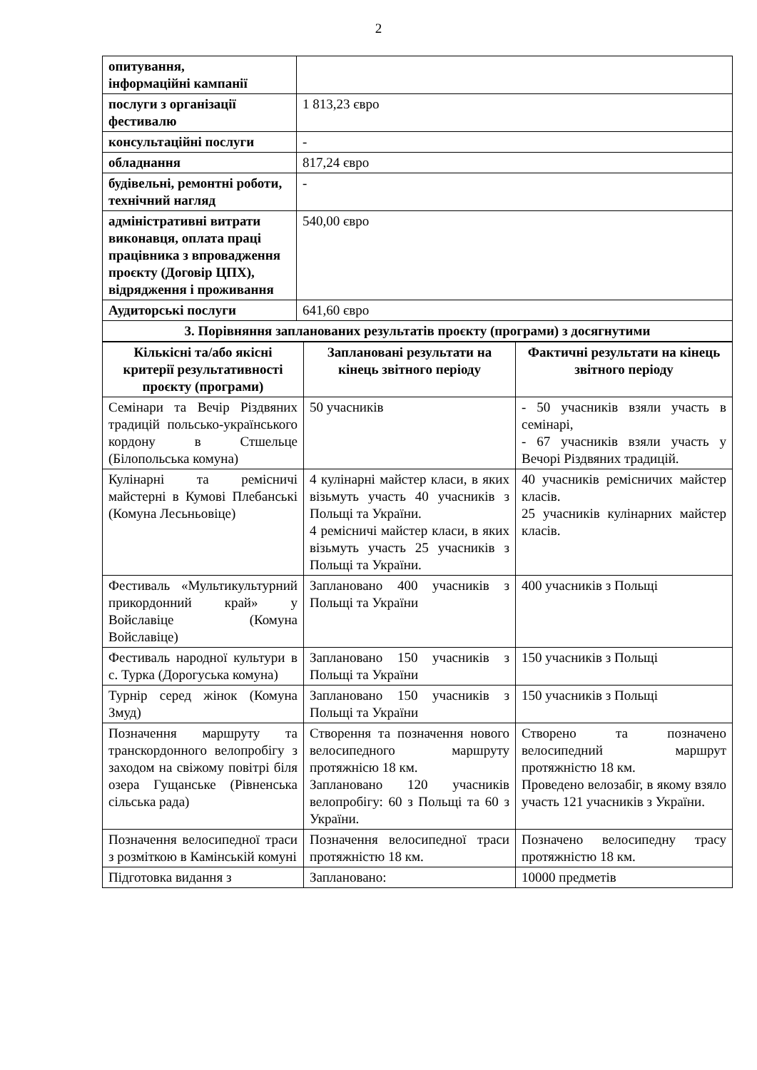2
| опитування, інформаційні кампанії | |
| послуги з організації фестивалю | 1 813,23 євро |
| консультаційні послуги | - |
| обладнання | 817,24 євро |
| будівельні, ремонтні роботи, технічний нагляд | - |
| адміністративні витрати виконавця, оплата праці працівника з впровадження проєкту (Договір ЦПХ), відрядження і проживання | 540,00 євро |
| Аудиторські послуги | 641,60 євро |
| 3. Порівняння запланованих результатів проєкту (програми) з досягнутими | |
| Кількісні та/або якісні критерії результативності проєкту (програми) | Заплановані результати на кінець звітного періоду | Фактичні результати на кінець звітного періоду |
| --- | --- | --- |
| Семінари та Вечір Різдвяних традицій польсько-українського кордону в Стшельце (Білопольська комуна) | 50 учасників | - 50 учасників взяли участь в семінарі, - 67 учасників взяли участь у Вечорі Різдвяних традицій. |
| Кулінарні та ремісничі майстерні в Кумові Плебанські (Комуна Лесьньовіце) | 4 кулінарні майстер класи, в яких візьмуть участь 40 учасників з Польщі та України. 4 ремісничі майстер класи, в яких візьмуть участь 25 учасників з Польщі та України. | 40 учасників ремісничих майстер класів. 25 учасників кулінарних майстер класів. |
| Фестиваль «Мультикультурний прикордонний край» у Войславіце (Комуна Войславіце) | Заплановано 400 учасників з Польщі та України | 400 учасників з Польщі |
| Фестиваль народної культури в с. Турка (Дорогуська комуна) | Заплановано 150 учасників з Польщі та України | 150 учасників з Польщі |
| Турнір серед жінок (Комуна Змуд) | Заплановано 150 учасників з Польщі та України | 150 учасників з Польщі |
| Позначення маршруту та транскордонного велопробігу з заходом на свіжому повітрі біля озера Гущанське (Рівненська сільська рада) | Створення та позначення нового велосипедного маршруту протяжнісю 18 км. Заплановано 120 учасників велопробігу: 60 з Польщі та 60 з України. | Створено та позначено велосипедний маршрут протяжністю 18 км. Проведено велозабіг, в якому взяло участь 121 учасників з України. |
| Позначення велосипедної траси з розміткою в Камінській комуні | Позначення велосипедної траси протяжністю 18 км. | Позначено велосипедну трасу протяжністю 18 км. |
| Підготовка видання з | Заплановано: | 10000 предметів |